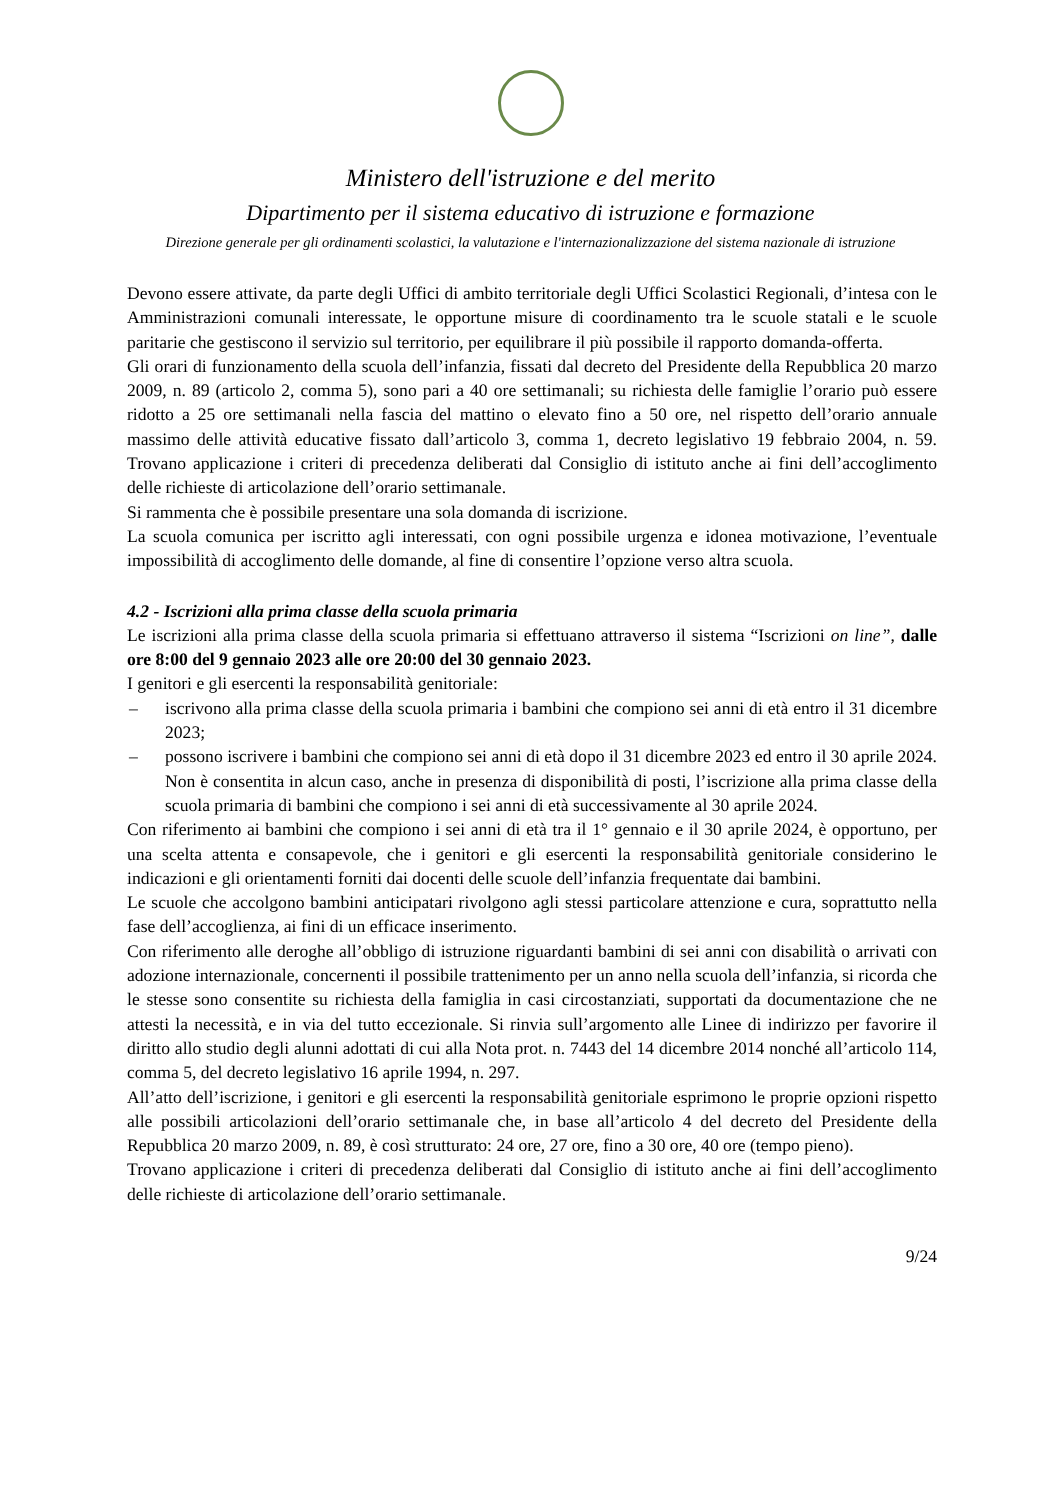Ministero dell'istruzione e del merito
Dipartimento per il sistema educativo di istruzione e formazione
Direzione generale per gli ordinamenti scolastici, la valutazione e l'internazionalizzazione del sistema nazionale di istruzione
Devono essere attivate, da parte degli Uffici di ambito territoriale degli Uffici Scolastici Regionali, d’intesa con le Amministrazioni comunali interessate, le opportune misure di coordinamento tra le scuole statali e le scuole paritarie che gestiscono il servizio sul territorio, per equilibrare il più possibile il rapporto domanda-offerta.
Gli orari di funzionamento della scuola dell’infanzia, fissati dal decreto del Presidente della Repubblica 20 marzo 2009, n. 89 (articolo 2, comma 5), sono pari a 40 ore settimanali; su richiesta delle famiglie l’orario può essere ridotto a 25 ore settimanali nella fascia del mattino o elevato fino a 50 ore, nel rispetto dell’orario annuale massimo delle attività educative fissato dall’articolo 3, comma 1, decreto legislativo 19 febbraio 2004, n. 59. Trovano applicazione i criteri di precedenza deliberati dal Consiglio di istituto anche ai fini dell’accoglimento delle richieste di articolazione dell’orario settimanale.
Si rammenta che è possibile presentare una sola domanda di iscrizione.
La scuola comunica per iscritto agli interessati, con ogni possibile urgenza e idonea motivazione, l’eventuale impossibilità di accoglimento delle domande, al fine di consentire l’opzione verso altra scuola.
4.2 - Iscrizioni alla prima classe della scuola primaria
Le iscrizioni alla prima classe della scuola primaria si effettuano attraverso il sistema “Iscrizioni on line”, dalle ore 8:00 del 9 gennaio 2023 alle ore 20:00 del 30 gennaio 2023.
I genitori e gli esercenti la responsabilità genitoriale:
– iscrivono alla prima classe della scuola primaria i bambini che compiono sei anni di età entro il 31 dicembre 2023;
– possono iscrivere i bambini che compiono sei anni di età dopo il 31 dicembre 2023 ed entro il 30 aprile 2024. Non è consentita in alcun caso, anche in presenza di disponibilità di posti, l’iscrizione alla prima classe della scuola primaria di bambini che compiono i sei anni di età successivamente al 30 aprile 2024.
Con riferimento ai bambini che compiono i sei anni di età tra il 1° gennaio e il 30 aprile 2024, è opportuno, per una scelta attenta e consapevole, che i genitori e gli esercenti la responsabilità genitoriale considerino le indicazioni e gli orientamenti forniti dai docenti delle scuole dell’infanzia frequentate dai bambini.
Le scuole che accolgono bambini anticipatari rivolgono agli stessi particolare attenzione e cura, soprattutto nella fase dell’accoglienza, ai fini di un efficace inserimento.
Con riferimento alle deroghe all’obbligo di istruzione riguardanti bambini di sei anni con disabilità o arrivati con adozione internazionale, concernenti il possibile trattenimento per un anno nella scuola dell’infanzia, si ricorda che le stesse sono consentite su richiesta della famiglia in casi circostanziati, supportati da documentazione che ne attesti la necessità, e in via del tutto eccezionale. Si rinvia sull’argomento alle Linee di indirizzo per favorire il diritto allo studio degli alunni adottati di cui alla Nota prot. n. 7443 del 14 dicembre 2014 nonché all’articolo 114, comma 5, del decreto legislativo 16 aprile 1994, n. 297.
All’atto dell’iscrizione, i genitori e gli esercenti la responsabilità genitoriale esprimono le proprie opzioni rispetto alle possibili articolazioni dell’orario settimanale che, in base all’articolo 4 del decreto del Presidente della Repubblica 20 marzo 2009, n. 89, è così strutturato: 24 ore, 27 ore, fino a 30 ore, 40 ore (tempo pieno).
Trovano applicazione i criteri di precedenza deliberati dal Consiglio di istituto anche ai fini dell’accoglimento delle richieste di articolazione dell’orario settimanale.
9/24